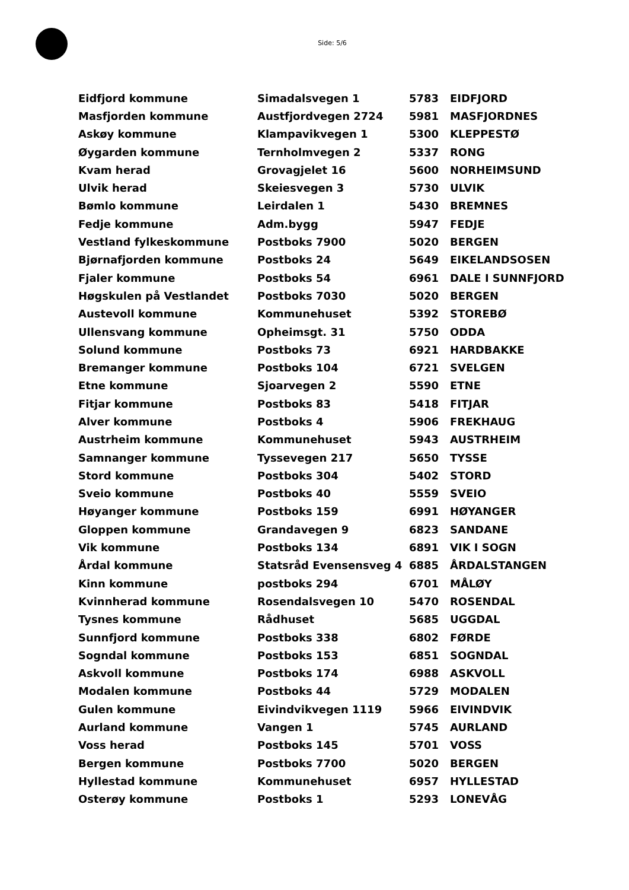Side: 5/6
| Eidfjord kommune | Simadalsvegen 1 | 5783 | EIDFJORD |
| Masfjorden kommune | Austfjordvegen 2724 | 5981 | MASFJORDNES |
| Askøy kommune | Klampavikvegen 1 | 5300 | KLEPPESTØ |
| Øygarden kommune | Ternholmvegen 2 | 5337 | RONG |
| Kvam herad | Grovagjelet 16 | 5600 | NORHEIMSUND |
| Ulvik herad | Skeiesvegen 3 | 5730 | ULVIK |
| Bømlo kommune | Leirdalen 1 | 5430 | BREMNES |
| Fedje kommune | Adm.bygg | 5947 | FEDJE |
| Vestland fylkeskommune | Postboks 7900 | 5020 | BERGEN |
| Bjørnafjorden kommune | Postboks 24 | 5649 | EIKELANDSOSEN |
| Fjaler kommune | Postboks 54 | 6961 | DALE I SUNNFJORD |
| Høgskulen på Vestlandet | Postboks 7030 | 5020 | BERGEN |
| Austevoll kommune | Kommunehuset | 5392 | STOREBØ |
| Ullensvang kommune | Opheimsgt. 31 | 5750 | ODDA |
| Solund kommune | Postboks 73 | 6921 | HARDBAKKE |
| Bremanger kommune | Postboks 104 | 6721 | SVELGEN |
| Etne kommune | Sjoarvegen 2 | 5590 | ETNE |
| Fitjar kommune | Postboks 83 | 5418 | FITJAR |
| Alver kommune | Postboks 4 | 5906 | FREKHAUG |
| Austrheim kommune | Kommunehuset | 5943 | AUSTRHEIM |
| Samnanger kommune | Tyssevegen 217 | 5650 | TYSSE |
| Stord kommune | Postboks 304 | 5402 | STORD |
| Sveio kommune | Postboks 40 | 5559 | SVEIO |
| Høyanger kommune | Postboks 159 | 6991 | HØYANGER |
| Gloppen kommune | Grandavegen 9 | 6823 | SANDANE |
| Vik kommune | Postboks 134 | 6891 | VIK I SOGN |
| Årdal kommune | Statsråd Evensensveg 4 | 6885 | ÅRDALSTANGEN |
| Kinn kommune | postboks 294 | 6701 | MÅLØY |
| Kvinnherad kommune | Rosendalsvegen 10 | 5470 | ROSENDAL |
| Tysnes kommune | Rådhuset | 5685 | UGGDAL |
| Sunnfjord kommune | Postboks 338 | 6802 | FØRDE |
| Sogndal kommune | Postboks 153 | 6851 | SOGNDAL |
| Askvoll kommune | Postboks 174 | 6988 | ASKVOLL |
| Modalen kommune | Postboks 44 | 5729 | MODALEN |
| Gulen kommune | Eivindvikvegen 1119 | 5966 | EIVINDVIK |
| Aurland kommune | Vangen 1 | 5745 | AURLAND |
| Voss herad | Postboks 145 | 5701 | VOSS |
| Bergen kommune | Postboks 7700 | 5020 | BERGEN |
| Hyllestad kommune | Kommunehuset | 6957 | HYLLESTAD |
| Osterøy kommune | Postboks 1 | 5293 | LONEVÅG |